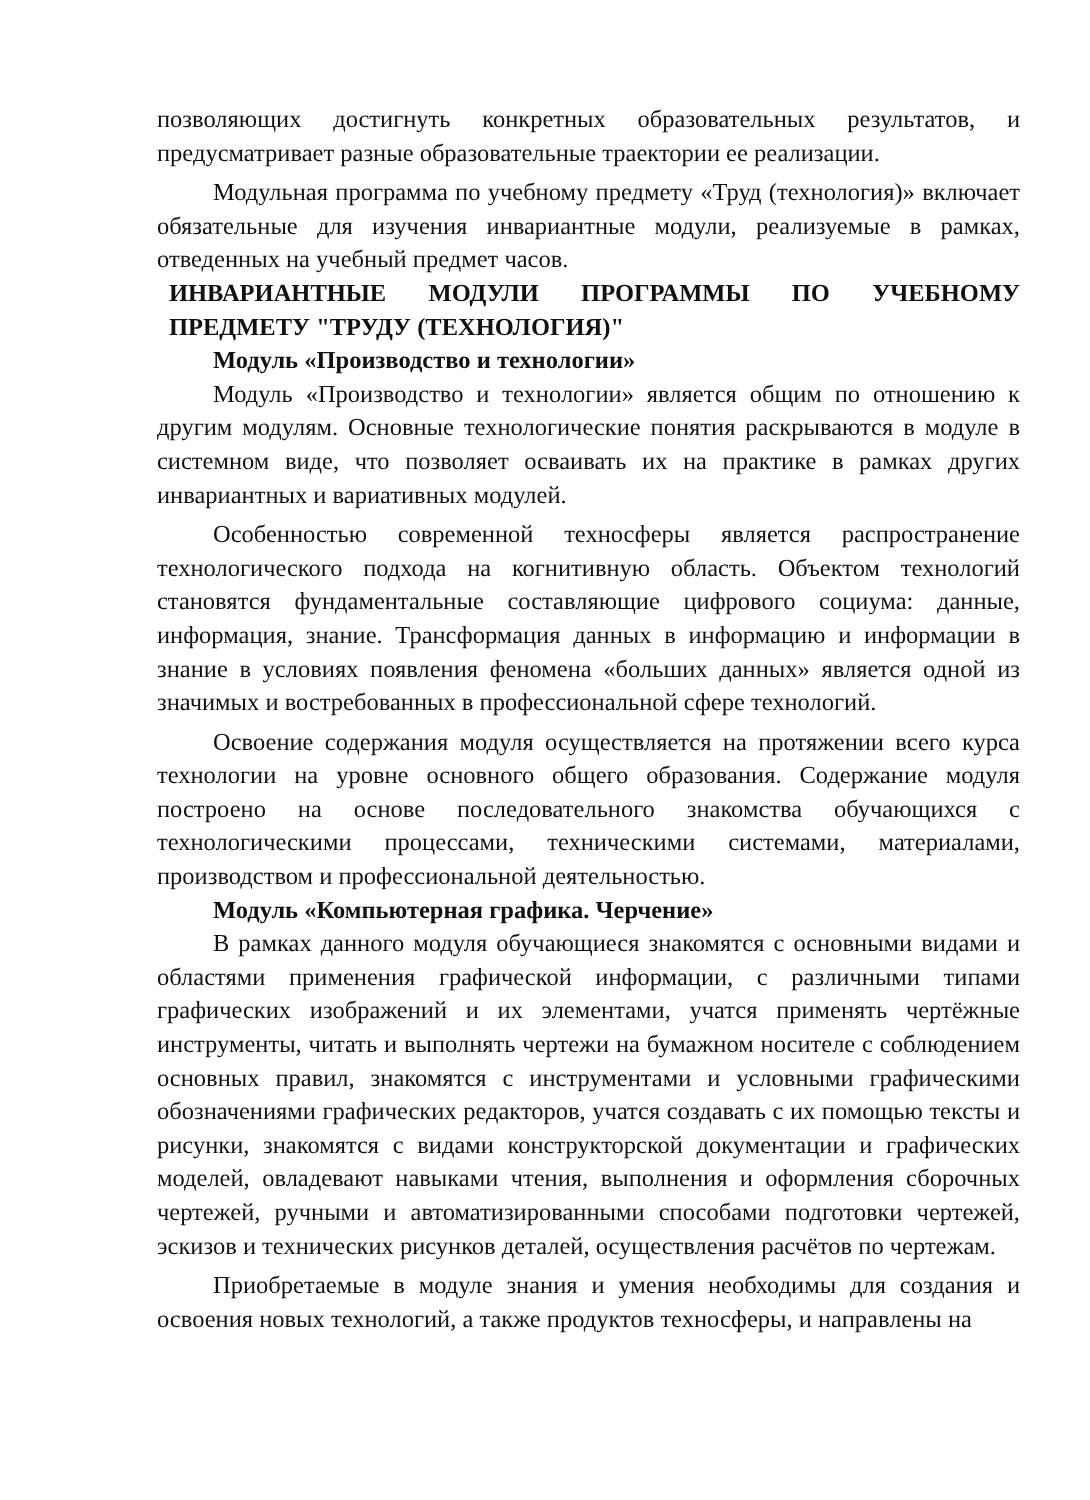позволяющих достигнуть конкретных образовательных результатов, и предусматривает разные образовательные траектории ее реализации.
Модульная программа по учебному предмету «Труд (технология)» включает обязательные для изучения инвариантные модули, реализуемые в рамках, отведенных на учебный предмет часов.
ИНВАРИАНТНЫЕ МОДУЛИ ПРОГРАММЫ ПО УЧЕБНОМУ ПРЕДМЕТУ "ТРУДУ (ТЕХНОЛОГИЯ)"
Модуль «Производство и технологии»
Модуль «Производство и технологии» является общим по отношению к другим модулям. Основные технологические понятия раскрываются в модуле в системном виде, что позволяет осваивать их на практике в рамках других инвариантных и вариативных модулей.
Особенностью современной техносферы является распространение технологического подхода на когнитивную область. Объектом технологий становятся фундаментальные составляющие цифрового социума: данные, информация, знание. Трансформация данных в информацию и информации в знание в условиях появления феномена «больших данных» является одной из значимых и востребованных в профессиональной сфере технологий.
Освоение содержания модуля осуществляется на протяжении всего курса технологии на уровне основного общего образования. Содержание модуля построено на основе последовательного знакомства обучающихся с технологическими процессами, техническими системами, материалами, производством и профессиональной деятельностью.
Модуль «Компьютерная графика. Черчение»
В рамках данного модуля обучающиеся знакомятся с основными видами и областями применения графической информации, с различными типами графических изображений и их элементами, учатся применять чертёжные инструменты, читать и выполнять чертежи на бумажном носителе с соблюдением основных правил, знакомятся с инструментами и условными графическими обозначениями графических редакторов, учатся создавать с их помощью тексты и рисунки, знакомятся с видами конструкторской документации и графических моделей, овладевают навыками чтения, выполнения и оформления сборочных чертежей, ручными и автоматизированными способами подготовки чертежей, эскизов и технических рисунков деталей, осуществления расчётов по чертежам.
Приобретаемые в модуле знания и умения необходимы для создания и освоения новых технологий, а также продуктов техносферы, и направлены на